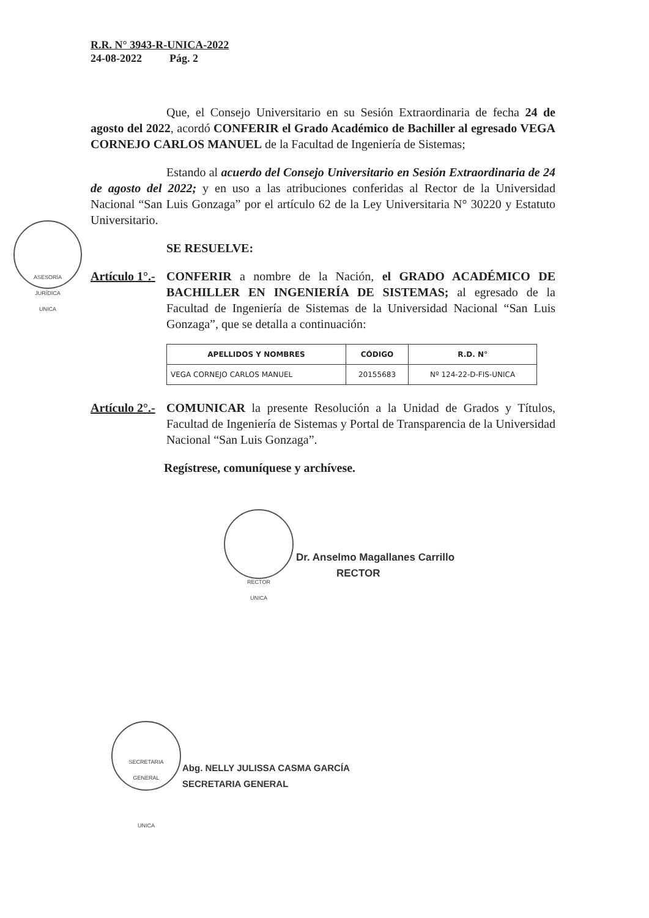R.R. N° 3943-R-UNICA-2022
24-08-2022 Pág. 2
Que, el Consejo Universitario en su Sesión Extraordinaria de fecha 24 de agosto del 2022, acordó CONFERIR el Grado Académico de Bachiller al egresado VEGA CORNEJO CARLOS MANUEL de la Facultad de Ingeniería de Sistemas;
Estando al acuerdo del Consejo Universitario en Sesión Extraordinaria de 24 de agosto del 2022; y en uso a las atribuciones conferidas al Rector de la Universidad Nacional “San Luis Gonzaga” por el artículo 62 de la Ley Universitaria N° 30220 y Estatuto Universitario.
SE RESUELVE:
Artículo 1°.-
CONFERIR a nombre de la Nación, el GRADO ACADÉMICO DE BACHILLER EN INGENIERÍA DE SISTEMAS; al egresado de la Facultad de Ingeniería de Sistemas de la Universidad Nacional “San Luis Gonzaga”, que se detalla a continuación:
| APELLIDOS Y NOMBRES | CÓDIGO | R.D. N° |
| --- | --- | --- |
| VEGA CORNEJO CARLOS MANUEL | 20155683 | Nº 124-22-D-FIS-UNICA |
Artículo 2°.-
COMUNICAR la presente Resolución a la Unidad de Grados y Títulos, Facultad de Ingeniería de Sistemas y Portal de Transparencia de la Universidad Nacional “San Luis Gonzaga”.
Regístrese, comuníquese y archívese.
ASESORÍA
JURÍDICA
UNICA
RECTOR
UNICA
Dr. Anselmo Magallanes Carrillo
RECTOR
SECRETARIA
GENERAL
UNICA
Abg. NELLY JULISSA CASMA GARCÍA
SECRETARIA GENERAL